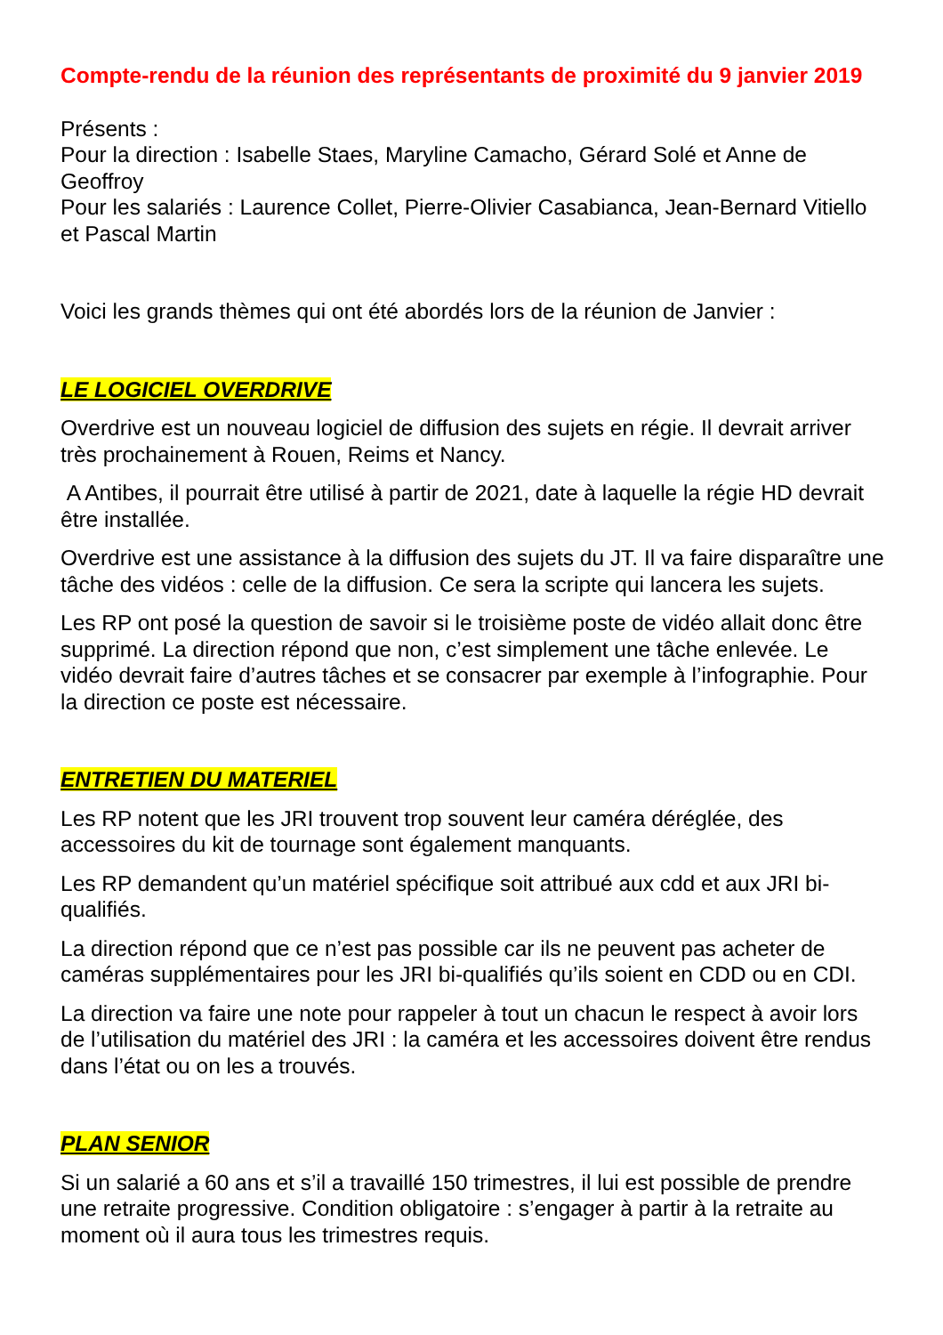Compte-rendu de la réunion des représentants de proximité du 9 janvier 2019
Présents :
Pour la direction : Isabelle Staes, Maryline Camacho, Gérard Solé et Anne de Geoffroy
Pour les salariés : Laurence Collet, Pierre-Olivier Casabianca, Jean-Bernard Vitiello et Pascal Martin
Voici les grands thèmes qui ont été abordés lors de la réunion de Janvier :
LE LOGICIEL OVERDRIVE
Overdrive est un nouveau logiciel de diffusion des sujets en régie. Il devrait arriver très prochainement à Rouen, Reims et Nancy.
A Antibes, il pourrait être utilisé à partir de 2021, date à laquelle la régie HD devrait être installée.
Overdrive est une assistance à la diffusion des sujets du JT. Il va faire disparaître une tâche des vidéos : celle de la diffusion. Ce sera la scripte qui lancera les sujets.
Les RP ont posé la question de savoir si le troisième poste de vidéo allait donc être supprimé. La direction répond que non, c’est simplement une tâche enlevée. Le vidéo devrait faire d’autres tâches et se consacrer par exemple à l’infographie. Pour la direction ce poste est nécessaire.
ENTRETIEN DU MATERIEL
Les RP notent que les JRI trouvent trop souvent leur caméra déréglée, des accessoires du kit de tournage sont également manquants.
Les RP demandent qu’un matériel spécifique soit attribué aux cdd et aux JRI bi-qualifiés.
La direction répond que ce n’est pas possible car ils ne peuvent pas acheter de caméras supplémentaires pour les JRI bi-qualifiés qu’ils soient en CDD ou en CDI.
La direction va faire une note pour rappeler à tout un chacun le respect à avoir lors de l’utilisation du matériel des JRI : la caméra et les accessoires doivent être rendus dans l’état ou on les a trouvés.
PLAN SENIOR
Si un salarié a 60 ans et s’il a travaillé 150 trimestres, il lui est possible de prendre une retraite progressive. Condition obligatoire : s’engager à partir à la retraite au moment où il aura tous les trimestres requis.